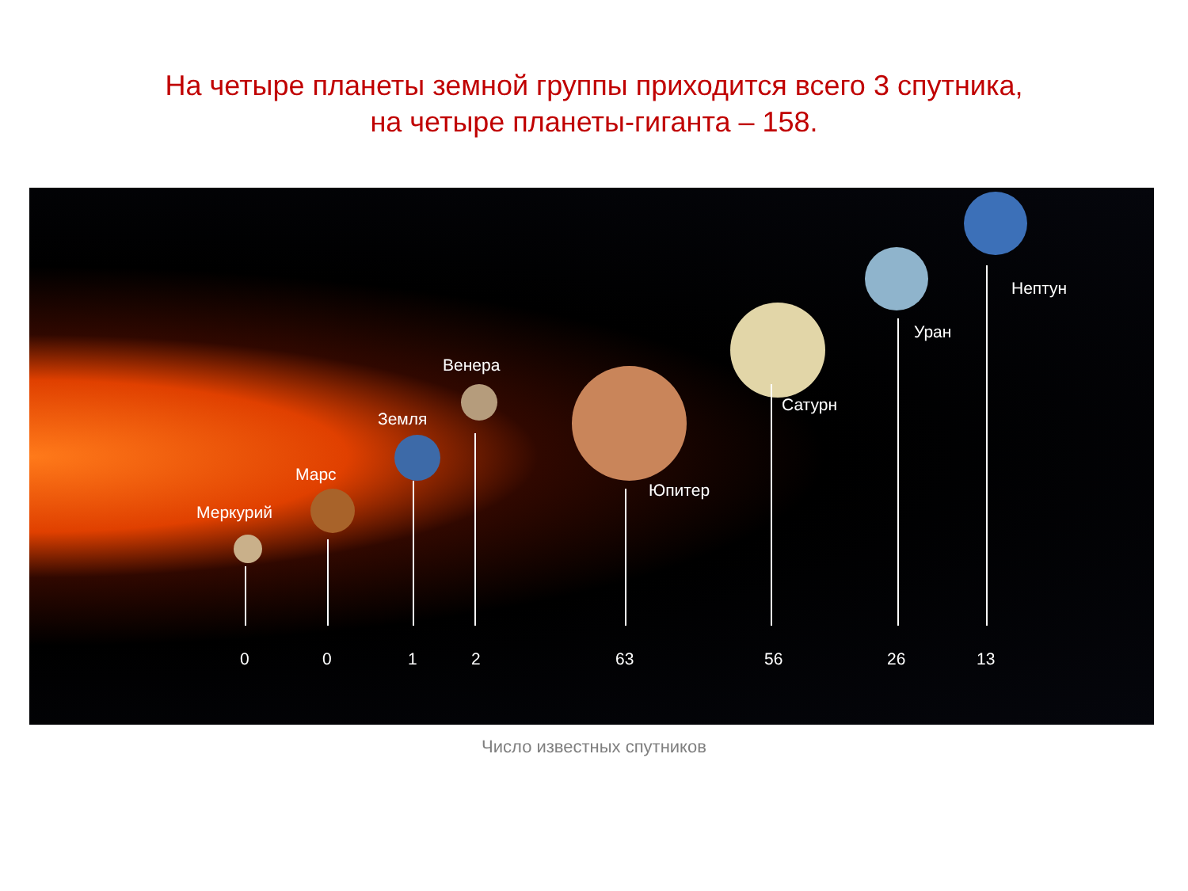На четыре планеты земной группы приходится всего 3 спутника,
на четыре планеты-гиганта – 158.
Меркурий
Марс
Земля
Венера
Юпитер
Сатурн
Уран
Нептун
0 0 1 2 63 56 26 13
Число известных спутников